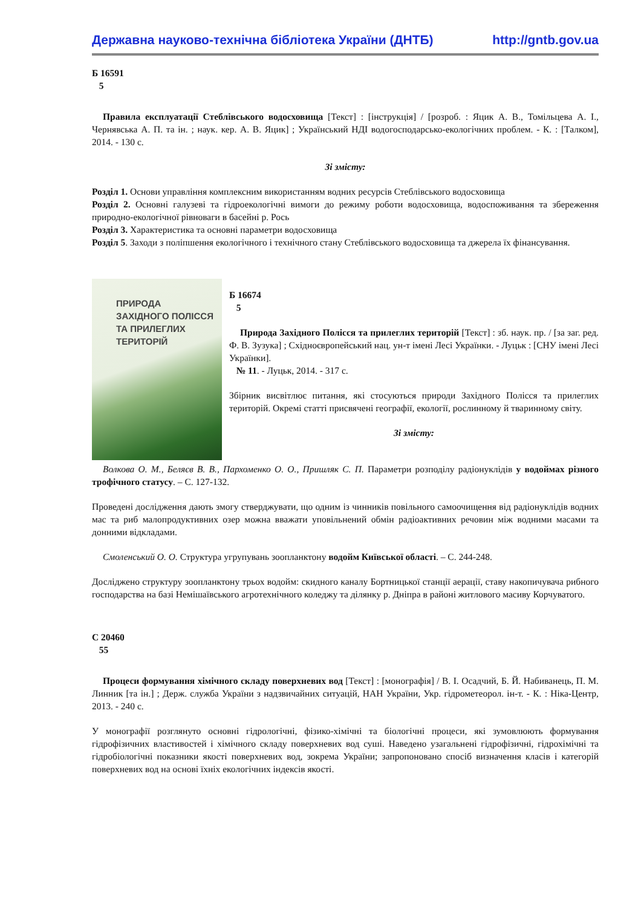Державна науково-технічна бібліотека України (ДНТБ) http://gntb.gov.ua
Б 16591
5
Правила експлуатації Стеблівського водосховища [Текст] : [інструкція] / [розроб. : Яцик А. В., Томільцева А. І., Чернявська А. П. та ін. ; наук. кер. А. В. Яцик] ; Український НДІ водогосподарсько-екологічних проблем. - К. : [Талком], 2014. - 130 с.
Зі змісту:
Розділ 1. Основи управління комплексним використанням водних ресурсів Стеблівського водосховища
Розділ 2. Основні галузеві та гідроекологічні вимоги до режиму роботи водосховища, водоспоживання та збереження природно-екологічної рівноваги в басейні р. Рось
Розділ 3. Характеристика та основні параметри водосховища
Розділ 5. Заходи з поліпшення екологічного і технічного стану Стеблівського водосховища та джерела їх фінансування.
ПРИРОДА
ЗАХІДНОГО ПОЛІССЯ
ТА ПРИЛЕГЛИХ
ТЕРИТОРІЙ
Б 16674
5
Природа Західного Полісся та прилеглих територій [Текст] : зб. наук. пр. / [за заг. ред. Ф. В. Зузука] ; Східноєвропейський нац. ун-т імені Лесі Українки. - Луцьк : [СНУ імені Лесі Українки].
№ 11. - Луцьк, 2014. - 317 с.
Збірник висвітлює питання, які стосуються природи Західного Полісся та прилеглих територій. Окремі статті присвячені географії, екології, рослинному й тваринному світу.
Зі змісту:
Волкова О. М., Беляєв В. В., Пархоменко О. О., Пришляк С. П. Параметри розподілу радіонуклідів у водоймах різного трофічного статусу. – С. 127-132.
Проведені дослідження дають змогу стверджувати, що одним із чинників повільного самоочищення від радіонуклідів водних мас та риб малопродуктивних озер можна вважати уповільнений обмін радіоактивних речовин між водними масами та донними відкладами.
Смоленський О. О. Структура угрупувань зоопланктону водойм Київської області. – С. 244-248.
Досліджено структуру зоопланктону трьох водойм: скидного каналу Бортницької станції аерації, ставу накопичувача рибного господарства на базі Немішаївського агротехнічного коледжу та ділянку р. Дніпра в районі житлового масиву Корчуватого.
С 20460
55
Процеси формування хімічного складу поверхневих вод [Текст] : [монографія] / В. І. Осадчий, Б. Й. Набиванець, П. М. Линник [та ін.] ; Держ. служба України з надзвичайних ситуацій, НАН України, Укр. гідрометеорол. ін-т. - К. : Ніка-Центр, 2013. - 240 с.
У монографії розглянуто основні гідрологічні, фізико-хімічні та біологічні процеси, які зумовлюють формування гідрофізичних властивостей і хімічного складу поверхневих вод суші. Наведено узагальнені гідрофізичні, гідрохімічні та гідробіологічні показники якості поверхневих вод, зокрема України; запропоновано спосіб визначення класів і категорій поверхневих вод на основі їхніх екологічних індексів якості.